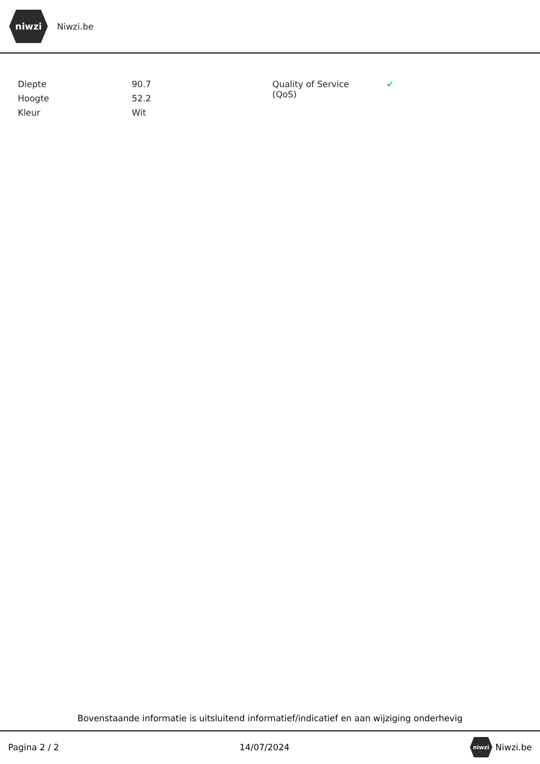niwzi
Niwzi.be
| Diepte | 90.7 | Quality of Service (QoS) | ✔ |
| Hoogte | 52.2 | | |
| Kleur | Wit | | |
Bovenstaande informatie is uitsluitend informatief/indicatief en aan wijziging onderhevig
Pagina 2 / 2 14/07/2024 niwzi Niwzi.be